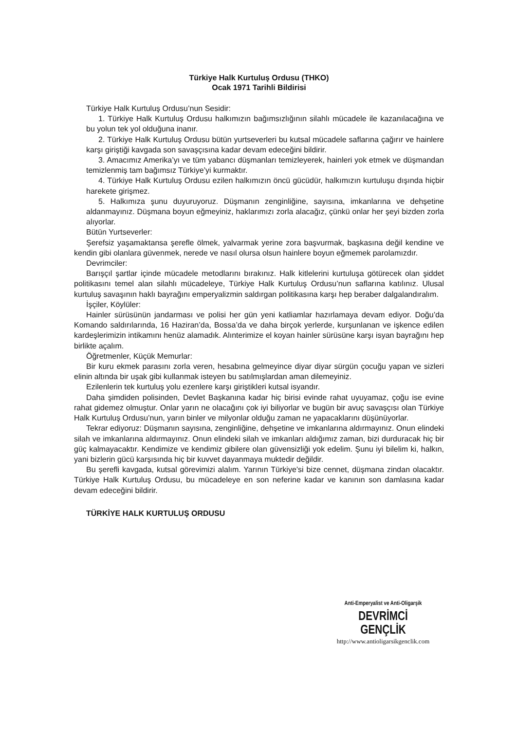Türkiye Halk Kurtuluş Ordusu (THKO)
Ocak 1971 Tarihli Bildirisi
Türkiye Halk Kurtuluş Ordusu’nun Sesidir:
1. Türkiye Halk Kurtuluş Ordusu halkımızın bağımsızlığının silahlı mücadele ile kazanılacağına ve bu yolun tek yol olduğuna inanır.
2. Türkiye Halk Kurtuluş Ordusu bütün yurtseverleri bu kutsal mücadele saflarına çağırır ve hainlere karşı giriştiği kavgada son savaşçısına kadar devam edeceğini bildirir.
3. Amacımız Amerika’yı ve tüm yabancı düşmanları temizleyerek, hainleri yok etmek ve düşmandan temizlenmiş tam bağımsız Türkiye’yi kurmaktır.
4. Türkiye Halk Kurtuluş Ordusu ezilen halkımızın öncü gücüdür, halkımızın kurtuluşu dışında hiçbir harekete girişmez.
5. Halkımıza şunu duyuruyoruz. Düşmanın zenginliğine, sayısına, imkanlarına ve dehşetine aldanmayınız. Düşmana boyun eğmeyiniz, haklarımızı zorla alacağız, çünkü onlar her şeyi bizden zorla alıyorlar.
Bütün Yurtseverler:
Şerefsiz yaşamaktansa şerefle ölmek, yalvarmak yerine zora başvurmak, başkasına değil kendine ve kendin gibi olanlara güvenmek, nerede ve nasıl olursa olsun hainlere boyun eğmemek parolamızdır.
Devrimciler:
Barışçıl şartlar içinde mücadele metodlarını bırakınız. Halk kitlelerini kurtuluşa götürecek olan şiddet politikasını temel alan silahlı mücadeleye, Türkiye Halk Kurtuluş Ordusu’nun saflarına katılınız. Ulusal kurtuluş savaşının haklı bayrağını emperyalizmin saldırgan politikasına karşı hep beraber dalgalandıralım.
İşçiler, Köylüler:
Hainler sürüsünün jandarması ve polisi her gün yeni katliamlar hazırlamaya devam ediyor. Doğu’da Komando saldırılarında, 16 Haziran’da, Bossa’da ve daha birçok yerlerde, kurşunlanan ve işkence edilen kardeşlerimizin intikamını henüz alamadık. Alınterimize el koyan hainler sürüsüne karşı isyan bayrağını hep birlikte açalım.
Öğretmenler, Küçük Memurlar:
Bir kuru ekmek parasını zorla veren, hesabına gelmeyince diyar diyar sürgün çocuğu yapan ve sizleri elinin altında bir uşak gibi kullanmak isteyen bu satılmışlardan aman dilemeyiniz.
Ezilenlerin tek kurtuluş yolu ezenlere karşı giriştikleri kutsal isyandır.
Daha şimdiden polisinden, Devlet Başkanına kadar hiç birisi evinde rahat uyuyamaz, çoğu ise evine rahat gidemez olmuştur. Onlar yarın ne olacağını çok iyi biliyorlar ve bugün bir avuç savaşçısı olan Türkiye Halk Kurtuluş Ordusu’nun, yarın binler ve milyonlar olduğu zaman ne yapacaklarını düşünüyorlar.
Tekrar ediyoruz: Düşmanın sayısına, zenginliğine, dehşetine ve imkanlarına aldırmayınız. Onun elindeki silah ve imkanlarına aldırmayınız. Onun elindeki silah ve imkanları aldığımız zaman, bizi durduracak hiç bir güç kalmayacaktır. Kendimize ve kendimiz gibilere olan güvensizliği yok edelim. Şunu iyi bilelim ki, halkın, yani bizlerin gücü karşısında hiç bir kuvvet dayanmaya muktedir değildir.
Bu şerefli kavgada, kutsal görevimizi alalım. Yarının Türkiye’si bize cennet, düşmana zindan olacaktır. Türkiye Halk Kurtuluş Ordusu, bu mücadeleye en son neferine kadar ve kanının son damlasına kadar devam edeceğini bildirir.
TÜRKİYE HALK KURTULUŞ ORDUSU
Anti-Emperyalist ve Anti-Oligarşik
DEVRİMCİ GENÇLİK
http://www.antioligarsikgenclik.com